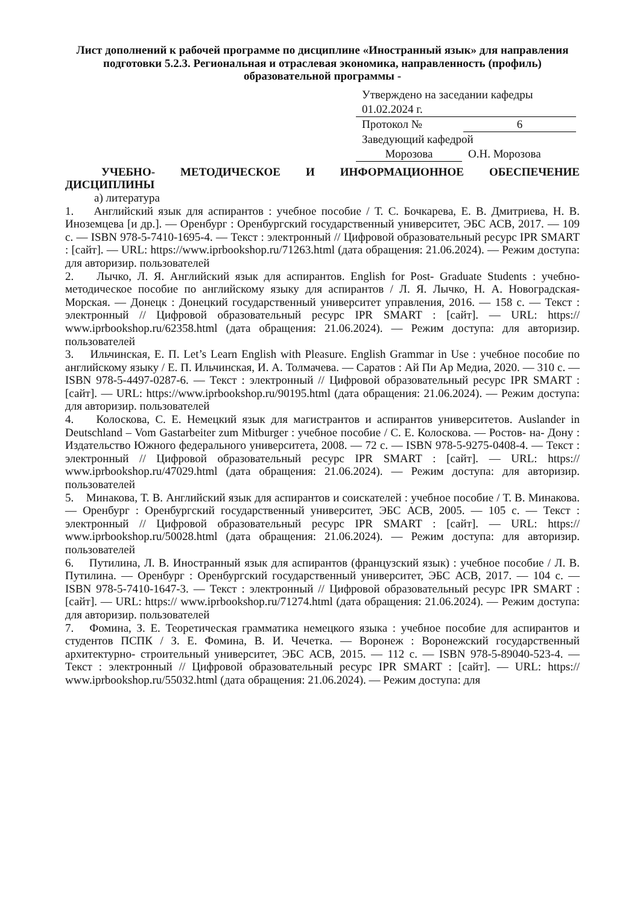Лист дополнений к рабочей программе по дисциплине «Иностранный язык» для направления подготовки 5.2.3. Региональная и отраслевая экономика, направленность (профиль) образовательной программы -
Утверждено на заседании кафедры
01.02.2024 г.
Протокол № 6
Заведующий кафедрой
Морозова О.Н. Морозова
УЧЕБНО- МЕТОДИЧЕСКОЕ И ИНФОРМАЦИОННОЕ ОБЕСПЕЧЕНИЕ ДИСЦИПЛИНЫ
а) литература
1. Английский язык для аспирантов : учебное пособие / Т. С. Бочкарева, Е. В. Дмитриева, Н. В. Иноземцева [и др.]. — Оренбург : Оренбургский государственный университет, ЭБС АСВ, 2017. — 109 с. — ISBN 978-5-7410-1695-4. — Текст : электронный // Цифровой образовательный ресурс IPR SMART : [сайт]. — URL: https://www.iprbookshop.ru/71263.html (дата обращения: 21.06.2024). — Режим доступа: для авторизир. пользователей
2. Лычко, Л. Я. Английский язык для аспирантов. English for Post- Graduate Students : учебно-методическое пособие по английскому языку для аспирантов / Л. Я. Лычко, Н. А. Новоградская- Морская. — Донецк : Донецкий государственный университет управления, 2016. — 158 с. — Текст : электронный // Цифровой образовательный ресурс IPR SMART : [сайт]. — URL: https:// www.iprbookshop.ru/62358.html (дата обращения: 21.06.2024). — Режим доступа: для авторизир. пользователей
3. Ильчинская, Е. П. Let’s Learn English with Pleasure. English Grammar in Use : учебное пособие по английскому языку / Е. П. Ильчинская, И. А. Толмачева. — Саратов : Ай Пи Ар Медиа, 2020. — 310 с. — ISBN 978-5-4497-0287-6. — Текст : электронный // Цифровой образовательный ресурс IPR SMART : [сайт]. — URL: https://www.iprbookshop.ru/90195.html (дата обращения: 21.06.2024). — Режим доступа: для авторизир. пользователей
4. Колоскова, С. Е. Немецкий язык для магистрантов и аспирантов университетов. Auslander in Deutschland – Vom Gastarbeiter zum Mitburger : учебное пособие / С. Е. Колоскова. — Ростов- на- Дону : Издательство Южного федерального университета, 2008. — 72 с. — ISBN 978-5-9275-0408-4. — Текст : электронный // Цифровой образовательный ресурс IPR SMART : [сайт]. — URL: https:// www.iprbookshop.ru/47029.html (дата обращения: 21.06.2024). — Режим доступа: для авторизир. пользователей
5. Минакова, Т. В. Английский язык для аспирантов и соискателей : учебное пособие / Т. В. Минакова. — Оренбург : Оренбургский государственный университет, ЭБС АСВ, 2005. — 105 с. — Текст : электронный // Цифровой образовательный ресурс IPR SMART : [сайт]. — URL: https:// www.iprbookshop.ru/50028.html (дата обращения: 21.06.2024). — Режим доступа: для авторизир. пользователей
6. Путилина, Л. В. Иностранный язык для аспирантов (французский язык) : учебное пособие / Л. В. Путилина. — Оренбург : Оренбургский государственный университет, ЭБС АСВ, 2017. — 104 с. — ISBN 978-5-7410-1647-3. — Текст : электронный // Цифровой образовательный ресурс IPR SMART : [сайт]. — URL: https:// www.iprbookshop.ru/71274.html (дата обращения: 21.06.2024). — Режим доступа: для авторизир. пользователей
7. Фомина, З. Е. Теоретическая грамматика немецкого языка : учебное пособие для аспирантов и студентов ПСПК / З. Е. Фомина, В. И. Чечетка. — Воронеж : Воронежский государственный архитектурно- строительный университет, ЭБС АСВ, 2015. — 112 с. — ISBN 978-5-89040-523-4. — Текст : электронный // Цифровой образовательный ресурс IPR SMART : [сайт]. — URL: https:// www.iprbookshop.ru/55032.html (дата обращения: 21.06.2024). — Режим доступа: для